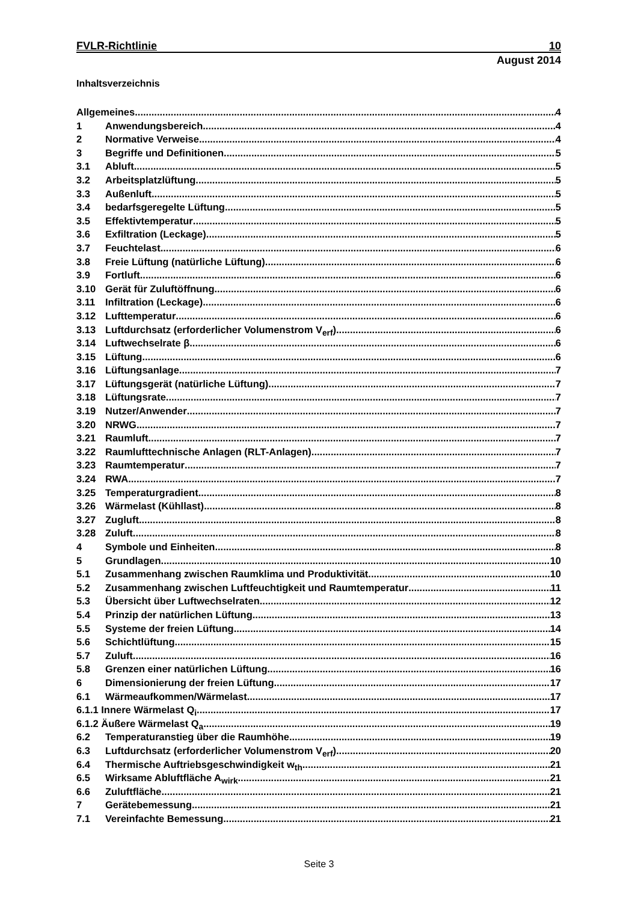FVLR-Richtlinie 10
August 2014
Inhaltsverzeichnis
Allgemeines 4
1 Anwendungsbereich 4
2 Normative Verweise 4
3 Begriffe und Definitionen 5
3.1 Abluft 5
3.2 Arbeitsplatzlüftung 5
3.3 Außenluft 5
3.4 bedarfsgeregelte Lüftung 5
3.5 Effektivtemperatur 5
3.6 Exfiltration (Leckage) 5
3.7 Feuchtelast 6
3.8 Freie Lüftung (natürliche Lüftung) 6
3.9 Fortluft 6
3.10 Gerät für Zuluftöffnung 6
3.11 Infiltration (Leckage) 6
3.12 Lufttemperatur 6
3.13 Luftdurchsatz (erforderlicher Volumenstrom V<sub>erf</sub>) 6
3.14 Luftwechselrate β 6
3.15 Lüftung 6
3.16 Lüftungsanlage 7
3.17 Lüftungsgerät (natürliche Lüftung) 7
3.18 Lüftungsrate 7
3.19 Nutzer/Anwender 7
3.20 NRWG 7
3.21 Raumluft 7
3.22 Raumlufttechnische Anlagen (RLT-Anlagen) 7
3.23 Raumtemperatur 7
3.24 RWA 7
3.25 Temperaturgradient 8
3.26 Wärmelast (Kühllast) 8
3.27 Zugluft 8
3.28 Zuluft 8
4 Symbole und Einheiten 8
5 Grundlagen 10
5.1 Zusammenhang zwischen Raumklima und Produktivität 10
5.2 Zusammenhang zwischen Luftfeuchtigkeit und Raumtemperatur 11
5.3 Übersicht über Luftwechselraten 12
5.4 Prinzip der natürlichen Lüftung 13
5.5 Systeme der freien Lüftung 14
5.6 Schichtlüftung 15
5.7 Zuluft 16
5.8 Grenzen einer natürlichen Lüftung 16
6 Dimensionierung der freien Lüftung 17
6.1 Wärmeaufkommen/Wärmelast 17
6.1.1 Innere Wärmelast Q<sub>i</sub> 17
6.1.2 Äußere Wärmelast Q<sub>a</sub> 19
6.2 Temperaturanstieg über die Raumhöhe 19
6.3 Luftdurchsatz (erforderlicher Volumenstrom V<sub>erf</sub>) 20
6.4 Thermische Auftriebsgeschwindigkeit w<sub>th</sub> 21
6.5 Wirksame Abluftfläche A<sub>wirk</sub> 21
6.6 Zuluftfläche 21
7 Gerätebemessung 21
7.1 Vereinfachte Bemessung 21
Seite 3